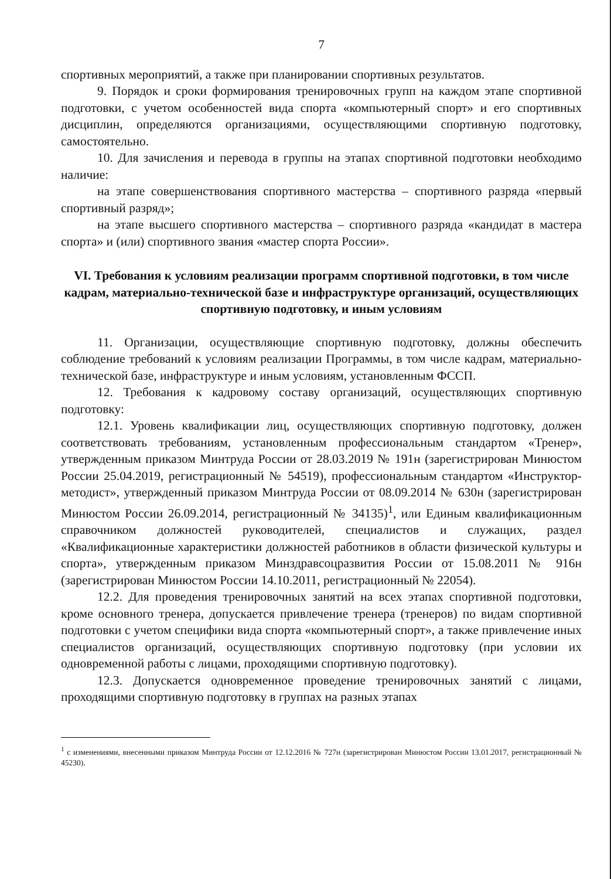7
спортивных мероприятий, а также при планировании спортивных результатов.
9. Порядок и сроки формирования тренировочных групп на каждом этапе спортивной подготовки, с учетом особенностей вида спорта «компьютерный спорт» и его спортивных дисциплин, определяются организациями, осуществляющими спортивную подготовку, самостоятельно.
10. Для зачисления и перевода в группы на этапах спортивной подготовки необходимо наличие:
на этапе совершенствования спортивного мастерства – спортивного разряда «первый спортивный разряд»;
на этапе высшего спортивного мастерства – спортивного разряда «кандидат в мастера спорта» и (или) спортивного звания «мастер спорта России».
VI. Требования к условиям реализации программ спортивной подготовки, в том числе кадрам, материально-технической базе и инфраструктуре организаций, осуществляющих спортивную подготовку, и иным условиям
11. Организации, осуществляющие спортивную подготовку, должны обеспечить соблюдение требований к условиям реализации Программы, в том числе кадрам, материально-технической базе, инфраструктуре и иным условиям, установленным ФССП.
12. Требования к кадровому составу организаций, осуществляющих спортивную подготовку:
12.1. Уровень квалификации лиц, осуществляющих спортивную подготовку, должен соответствовать требованиям, установленным профессиональным стандартом «Тренер», утвержденным приказом Минтруда России от 28.03.2019 № 191н (зарегистрирован Минюстом России 25.04.2019, регистрационный № 54519), профессиональным стандартом «Инструктор-методист», утвержденный приказом Минтруда России от 08.09.2014 № 630н (зарегистрирован Минюстом России 26.09.2014, регистрационный № 34135)<sup>1</sup>, или Единым квалификационным справочником должностей руководителей, специалистов и служащих, раздел «Квалификационные характеристики должностей работников в области физической культуры и спорта», утвержденным приказом Минздравсоцразвития России от 15.08.2011 № 916н (зарегистрирован Минюстом России 14.10.2011, регистрационный № 22054).
12.2. Для проведения тренировочных занятий на всех этапах спортивной подготовки, кроме основного тренера, допускается привлечение тренера (тренеров) по видам спортивной подготовки с учетом специфики вида спорта «компьютерный спорт», а также привлечение иных специалистов организаций, осуществляющих спортивную подготовку (при условии их одновременной работы с лицами, проходящими спортивную подготовку).
12.3. Допускается одновременное проведение тренировочных занятий с лицами, проходящими спортивную подготовку в группах на разных этапах
<sup>1</sup> с изменениями, внесенными приказом Минтруда России от 12.12.2016 № 727н (зарегистрирован Минюстом России 13.01.2017, регистрационный № 45230).